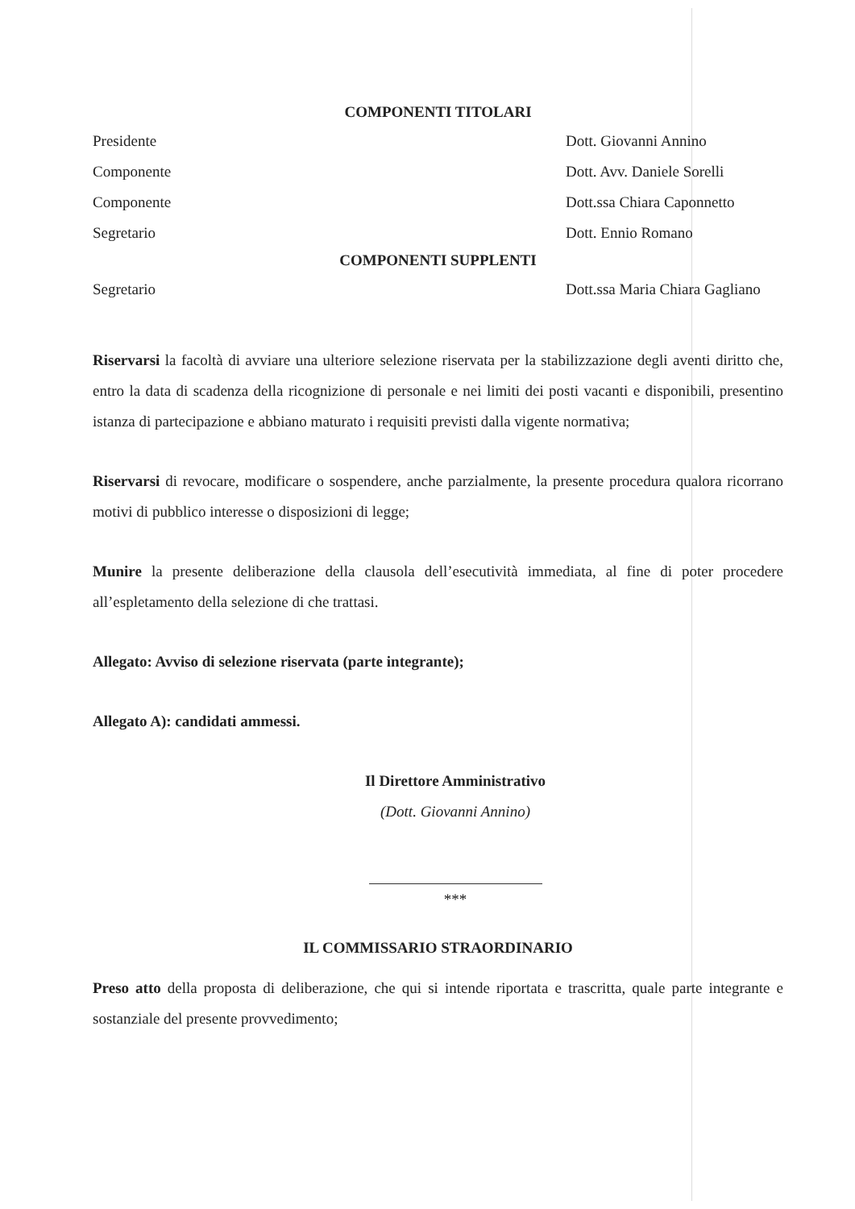COMPONENTI TITOLARI
Presidente Dott. Giovanni Annino
Componente Dott. Avv. Daniele Sorelli
Componente Dott.ssa Chiara Caponnetto
Segretario Dott. Ennio Romano
COMPONENTI SUPPLENTI
Segretario Dott.ssa Maria Chiara Gagliano
Riservarsi la facoltà di avviare una ulteriore selezione riservata per la stabilizzazione degli aventi diritto che, entro la data di scadenza della ricognizione di personale e nei limiti dei posti vacanti e disponibili, presentino istanza di partecipazione e abbiano maturato i requisiti previsti dalla vigente normativa;
Riservarsi di revocare, modificare o sospendere, anche parzialmente, la presente procedura qualora ricorrano motivi di pubblico interesse o disposizioni di legge;
Munire la presente deliberazione della clausola dell’esecutività immediata, al fine di poter procedere all’espletamento della selezione di che trattasi.
Allegato: Avviso di selezione riservata (parte integrante);
Allegato A): candidati ammessi.
Il Direttore Amministrativo
(Dott. Giovanni Annino)
***
IL COMMISSARIO STRAORDINARIO
Preso atto della proposta di deliberazione, che qui si intende riportata e trascritta, quale parte integrante e sostanziale del presente provvedimento;